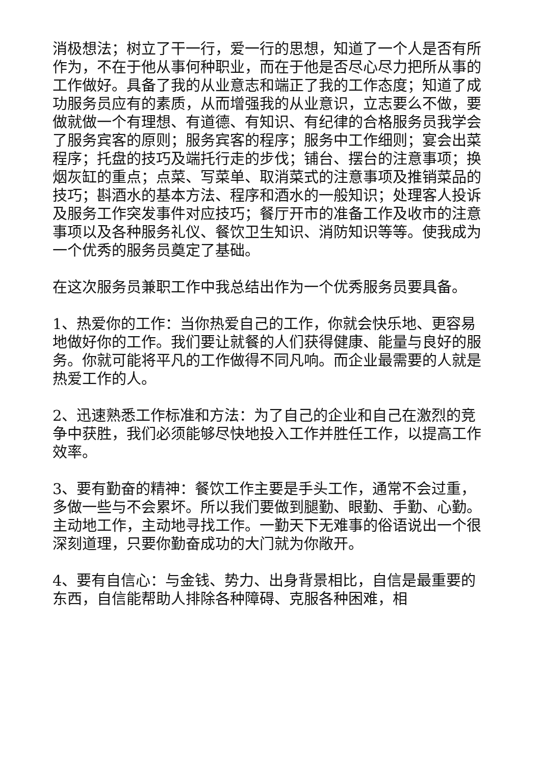消极想法；树立了干一行，爱一行的思想，知道了一个人是否有所作为，不在于他从事何种职业，而在于他是否尽心尽力把所从事的工作做好。具备了我的从业意志和端正了我的工作态度；知道了成功服务员应有的素质，从而增强我的从业意识，立志要么不做，要做就做一个有理想、有道德、有知识、有纪律的合格服务员我学会了服务宾客的原则；服务宾客的程序；服务中工作细则；宴会出菜程序；托盘的技巧及端托行走的步伐；铺台、摆台的注意事项；换烟灰缸的重点；点菜、写菜单、取消菜式的注意事项及推销菜品的技巧；斟酒水的基本方法、程序和酒水的一般知识；处理客人投诉及服务工作突发事件对应技巧；餐厅开市的准备工作及收市的注意事项以及各种服务礼仪、餐饮卫生知识、消防知识等等。使我成为一个优秀的服务员奠定了基础。
在这次服务员兼职工作中我总结出作为一个优秀服务员要具备。
1、热爱你的工作：当你热爱自己的工作，你就会快乐地、更容易地做好你的工作。我们要让就餐的人们获得健康、能量与良好的服务。你就可能将平凡的工作做得不同凡响。而企业最需要的人就是热爱工作的人。
2、迅速熟悉工作标准和方法：为了自己的企业和自己在激烈的竞争中获胜，我们必须能够尽快地投入工作并胜任工作，以提高工作效率。
3、要有勤奋的精神：餐饮工作主要是手头工作，通常不会过重，多做一些与不会累坏。所以我们要做到腿勤、眼勤、手勤、心勤。主动地工作，主动地寻找工作。一勤天下无难事的俗语说出一个很深刻道理，只要你勤奋成功的大门就为你敞开。
4、要有自信心：与金钱、势力、出身背景相比，自信是最重要的东西，自信能帮助人排除各种障碍、克服各种困难，相